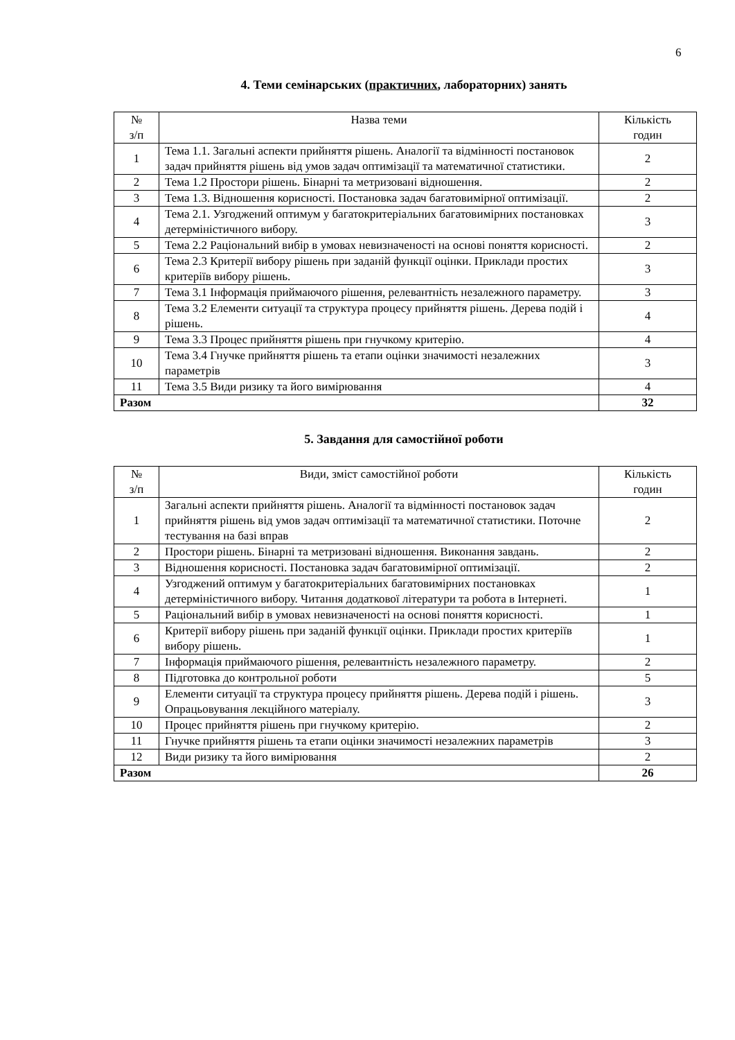6
4. Теми семінарських (практичних, лабораторних) занять
| № з/п | Назва теми | Кількість годин |
| --- | --- | --- |
| 1 | Тема 1.1. Загальні аспекти прийняття рішень. Аналогії та відмінності постановок задач прийняття рішень від умов задач оптимізації та математичної статистики. | 2 |
| 2 | Тема 1.2 Простори рішень. Бінарні та метризовані відношення. | 2 |
| 3 | Тема 1.3. Відношення корисності. Постановка задач багатовимірної оптимізації. | 2 |
| 4 | Тема 2.1. Узгоджений оптимум у багатокритеріальних багатовимірних постановках детерміністичного вибору. | 3 |
| 5 | Тема 2.2 Раціональний вибір в умовах невизначеності на основі поняття корисності. | 2 |
| 6 | Тема 2.3 Критерії вибору рішень при заданій функції оцінки. Приклади простих критеріїв вибору рішень. | 3 |
| 7 | Тема 3.1 Інформація приймаючого рішення, релевантність незалежного параметру. | 3 |
| 8 | Тема 3.2 Елементи ситуації та структура процесу прийняття рішень. Дерева подій і рішень. | 4 |
| 9 | Тема 3.3 Процес прийняття рішень при гнучкому критерію. | 4 |
| 10 | Тема 3.4 Гнучке прийняття рішень та етапи оцінки значимості незалежних параметрів | 3 |
| 11 | Тема 3.5 Види ризику та його вимірювання | 4 |
| Разом | | 32 |
5. Завдання для самостійної роботи
| № з/п | Види, зміст самостійної роботи | Кількість годин |
| --- | --- | --- |
| 1 | Загальні аспекти прийняття рішень. Аналогії та відмінності постановок задач прийняття рішень від умов задач оптимізації та математичної статистики. Поточне тестування на базі вправ | 2 |
| 2 | Простори рішень. Бінарні та метризовані відношення. Виконання завдань. | 2 |
| 3 | Відношення корисності. Постановка задач багатовимірної оптимізації. | 2 |
| 4 | Узгоджений оптимум у багатокритеріальних багатовимірних постановках детерміністичного вибору. Читання додаткової літератури та робота в Інтернеті. | 1 |
| 5 | Раціональний вибір в умовах невизначеності на основі поняття корисності. | 1 |
| 6 | Критерії вибору рішень при заданій функції оцінки. Приклади простих критеріїв вибору рішень. | 1 |
| 7 | Інформація приймаючого рішення, релевантність незалежного параметру. | 2 |
| 8 | Підготовка до контрольної роботи | 5 |
| 9 | Елементи ситуації та структура процесу прийняття рішень. Дерева подій і рішень. Опрацьовування лекційного матеріалу. | 3 |
| 10 | Процес прийняття рішень при гнучкому критерію. | 2 |
| 11 | Гнучке прийняття рішень та етапи оцінки значимості незалежних параметрів | 3 |
| 12 | Види ризику та його вимірювання | 2 |
| Разом | | 26 |